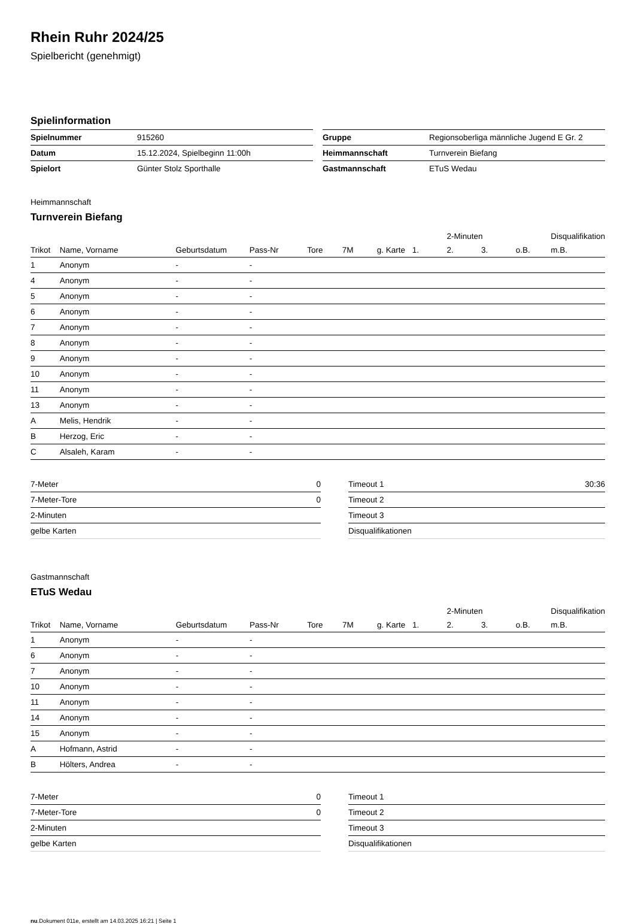Rhein Ruhr 2024/25
Spielbericht (genehmigt)
Spielinformation
| Spielnummer | 915260 |
| Datum | 15.12.2024, Spielbeginn 11:00h |
| Spielort | Günter Stolz Sporthalle |
| Gruppe | Regionsoberliga männliche Jugend E Gr. 2 |
| Heimmannschaft | Turnverein Biefang |
| Gastmannschaft | ETuS Wedau |
Heimmannschaft
Turnverein Biefang
| | | | | | | | | 2-Minuten | | | Disqualifikation |
| --- | --- | --- | --- | --- | --- | --- | --- | --- | --- | --- | --- |
| Trikot | Name, Vorname | Geburtsdatum | Pass-Nr | Tore | 7M | g. Karte | 1. | 2. | 3. | o.B. | m.B. |
| 1 | Anonym | - | - | | | | | | | | |
| 4 | Anonym | - | - | | | | | | | | |
| 5 | Anonym | - | - | | | | | | | | |
| 6 | Anonym | - | - | | | | | | | | |
| 7 | Anonym | - | - | | | | | | | | |
| 8 | Anonym | - | - | | | | | | | | |
| 9 | Anonym | - | - | | | | | | | | |
| 10 | Anonym | - | - | | | | | | | | |
| 11 | Anonym | - | - | | | | | | | | |
| 13 | Anonym | - | - | | | | | | | | |
| A | Melis, Hendrik | - | - | | | | | | | | |
| B | Herzog, Eric | - | - | | | | | | | | |
| C | Alsaleh, Karam | - | - | | | | | | | | |
| 7-Meter | 0 |
| 7-Meter-Tore | 0 |
| 2-Minuten | |
| gelbe Karten | |
| Timeout 1 | 30:36 |
| Timeout 2 | |
| Timeout 3 | |
| Disqualifikationen | |
Gastmannschaft
ETuS Wedau
| | | | | | | | | 2-Minuten | | | Disqualifikation |
| --- | --- | --- | --- | --- | --- | --- | --- | --- | --- | --- | --- |
| Trikot | Name, Vorname | Geburtsdatum | Pass-Nr | Tore | 7M | g. Karte | 1. | 2. | 3. | o.B. | m.B. |
| 1 | Anonym | - | - | | | | | | | | |
| 6 | Anonym | - | - | | | | | | | | |
| 7 | Anonym | - | - | | | | | | | | |
| 10 | Anonym | - | - | | | | | | | | |
| 11 | Anonym | - | - | | | | | | | | |
| 14 | Anonym | - | - | | | | | | | | |
| 15 | Anonym | - | - | | | | | | | | |
| A | Hofmann, Astrid | - | - | | | | | | | | |
| B | Hölters, Andrea | - | - | | | | | | | | |
| 7-Meter | 0 |
| 7-Meter-Tore | 0 |
| 2-Minuten | |
| gelbe Karten | |
| Timeout 1 | |
| Timeout 2 | |
| Timeout 3 | |
| Disqualifikationen | |
nu.Dokument 011e, erstellt am 14.03.2025 16:21 | Seite 1